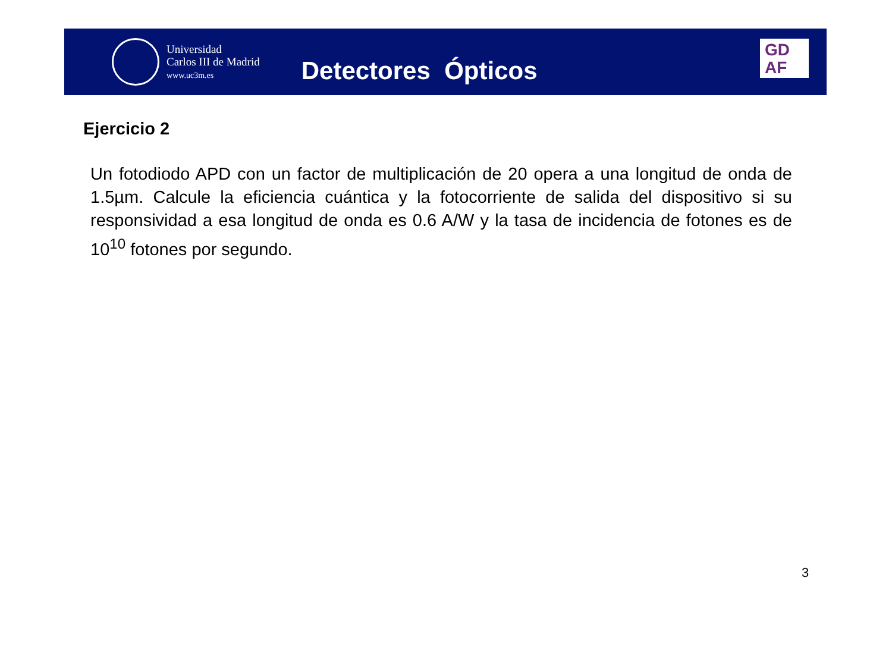Universidad
Carlos III de Madrid
www.uc3m.es
Detectores Ópticos
GD
AF
Ejercicio 2
Un fotodiodo APD con un factor de multiplicación de 20 opera a una longitud de onda de 1.5µm. Calcule la eficiencia cuántica y la fotocorriente de salida del dispositivo si su responsividad a esa longitud de onda es 0.6 A/W y la tasa de incidencia de fotones es de 10<sup>10</sup> fotones por segundo.
3